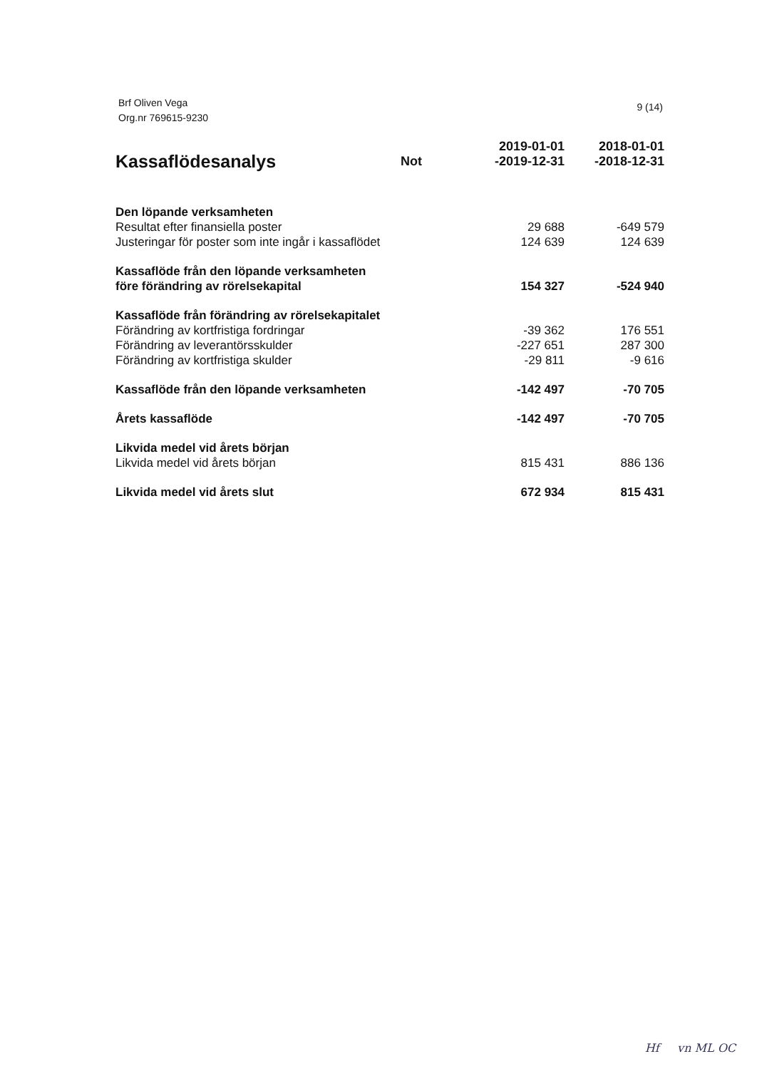Brf Oliven Vega
Org.nr 769615-9230
9 (14)
| Kassaflödesanalys | Not | 2019-01-01 -2019-12-31 | 2018-01-01 -2018-12-31 |
| --- | --- | --- | --- |
| Den löpande verksamheten | | | |
| Resultat efter finansiella poster | | 29 688 | -649 579 |
| Justeringar för poster som inte ingår i kassaflödet | | 124 639 | 124 639 |
| Kassaflöde från den löpande verksamheten före förändring av rörelsekapital | | 154 327 | -524 940 |
| Kassaflöde från förändring av rörelsekapitalet | | | |
| Förändring av kortfristiga fordringar | | -39 362 | 176 551 |
| Förändring av leverantörsskulder | | -227 651 | 287 300 |
| Förändring av kortfristiga skulder | | -29 811 | -9 616 |
| Kassaflöde från den löpande verksamheten | | -142 497 | -70 705 |
| Årets kassaflöde | | -142 497 | -70 705 |
| Likvida medel vid årets början | | | |
| Likvida medel vid årets början | | 815 431 | 886 136 |
| Likvida medel vid årets slut | | 672 934 | 815 431 |
Hf vn ML OC